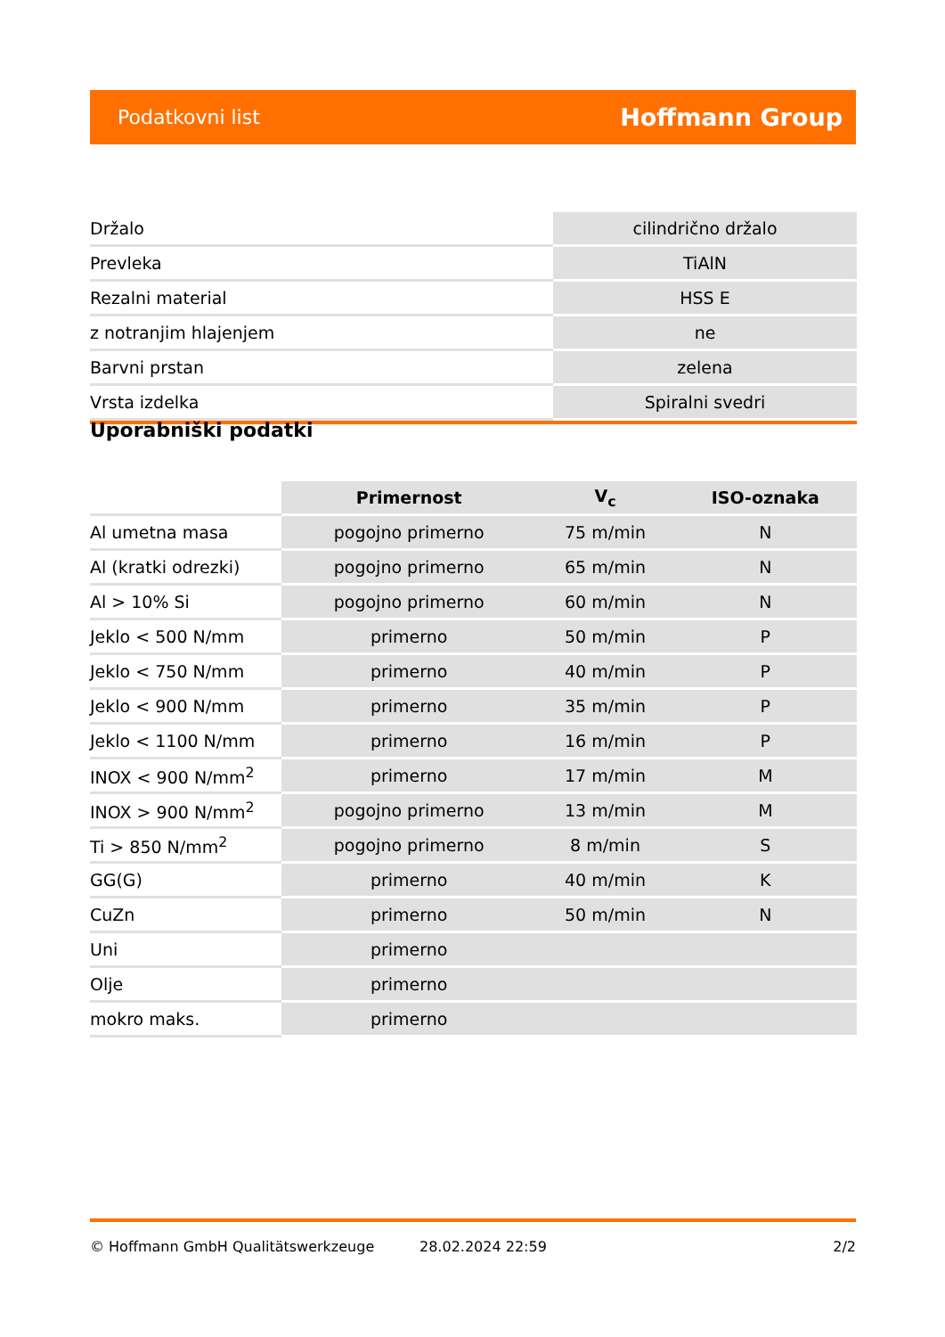Podatkovni list Hoffmann Group
| Držalo | cilindrično držalo |
| Prevleka | TiAlN |
| Rezalni material | HSS E |
| z notranjim hlajenjem | ne |
| Barvni prstan | zelena |
| Vrsta izdelka | Spiralni svedri |
Uporabniški podatki
| | Primernost | V<sub>c</sub> | ISO-oznaka |
| --- | --- | --- | --- |
| Al umetna masa | pogojno primerno | 75 m/min | N |
| Al (kratki odrezki) | pogojno primerno | 65 m/min | N |
| Al > 10% Si | pogojno primerno | 60 m/min | N |
| Jeklo < 500 N/mm | primerno | 50 m/min | P |
| Jeklo < 750 N/mm | primerno | 40 m/min | P |
| Jeklo < 900 N/mm | primerno | 35 m/min | P |
| Jeklo < 1100 N/mm | primerno | 16 m/min | P |
| INOX < 900 N/mm<sup>2</sup> | primerno | 17 m/min | M |
| INOX > 900 N/mm<sup>2</sup> | pogojno primerno | 13 m/min | M |
| Ti > 850 N/mm<sup>2</sup> | pogojno primerno | 8 m/min | S |
| GG(G) | primerno | 40 m/min | K |
| CuZn | primerno | 50 m/min | N |
| Uni | primerno | | |
| Olje | primerno | | |
| mokro maks. | primerno | | |
© Hoffmann GmbH Qualitätswerkzeuge 28.02.2024 22:59 2/2